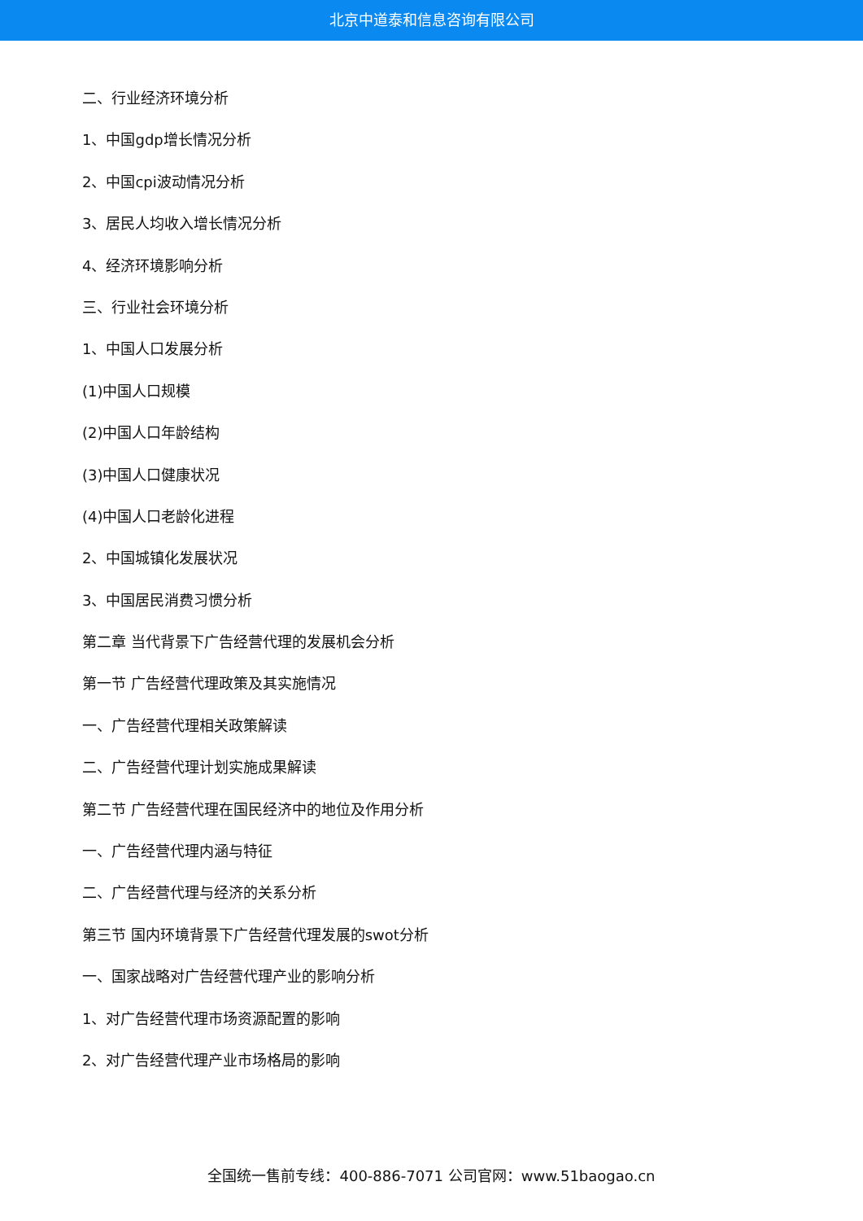北京中道泰和信息咨询有限公司
二、行业经济环境分析
1、中国gdp增长情况分析
2、中国cpi波动情况分析
3、居民人均收入增长情况分析
4、经济环境影响分析
三、行业社会环境分析
1、中国人口发展分析
(1)中国人口规模
(2)中国人口年龄结构
(3)中国人口健康状况
(4)中国人口老龄化进程
2、中国城镇化发展状况
3、中国居民消费习惯分析
第二章 当代背景下广告经营代理的发展机会分析
第一节 广告经营代理政策及其实施情况
一、广告经营代理相关政策解读
二、广告经营代理计划实施成果解读
第二节 广告经营代理在国民经济中的地位及作用分析
一、广告经营代理内涵与特征
二、广告经营代理与经济的关系分析
第三节 国内环境背景下广告经营代理发展的swot分析
一、国家战略对广告经营代理产业的影响分析
1、对广告经营代理市场资源配置的影响
2、对广告经营代理产业市场格局的影响
全国统一售前专线：400-886-7071 公司官网：www.51baogao.cn